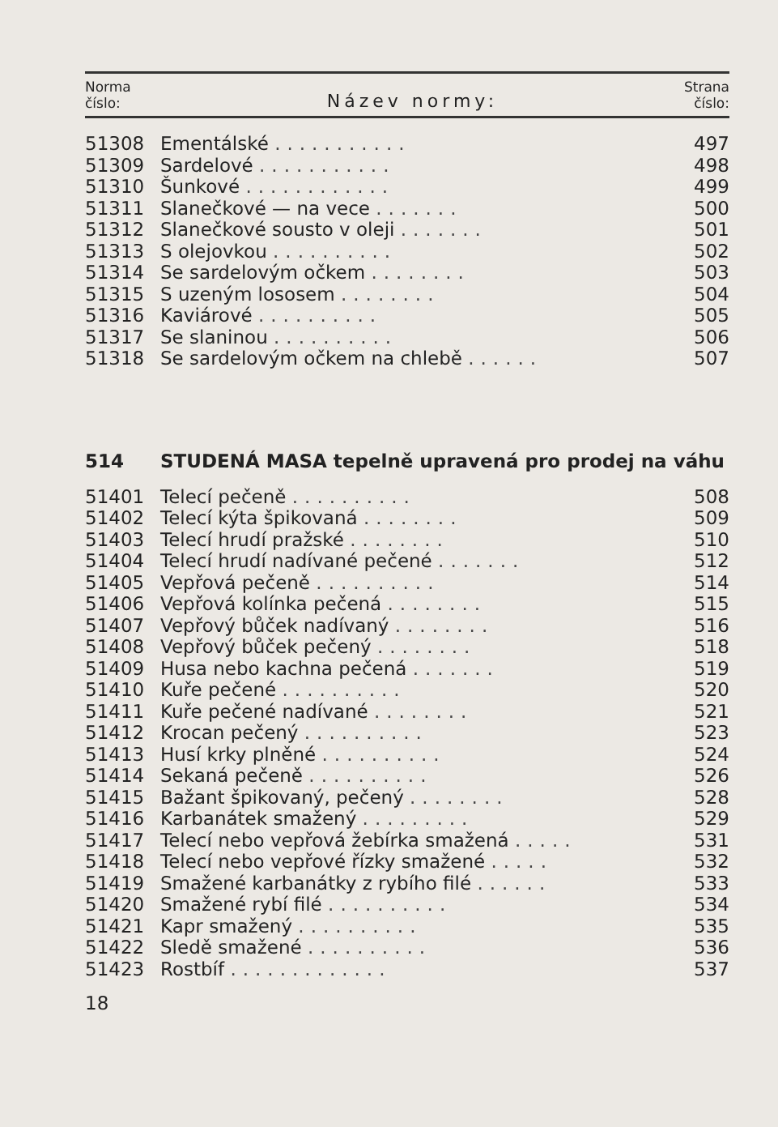| Norma číslo: | Název normy: | Strana číslo: |
| --- | --- | --- |
| 51308 | Ementálské ........... | 497 |
| 51309 | Sardelové ........... | 498 |
| 51310 | Šunkové ............ | 499 |
| 51311 | Slanečkové — na vece ....... | 500 |
| 51312 | Slanečkové sousto v oleji ....... | 501 |
| 51313 | S olejovkou .......... | 502 |
| 51314 | Se sardelovým očkem ........ | 503 |
| 51315 | S uzeným lososem ........ | 504 |
| 51316 | Kaviárové .......... | 505 |
| 51317 | Se slaninou .......... | 506 |
| 51318 | Se sardelovým očkem na chlebě ...... | 507 |
514 STUDENÁ MASA tepelně upravená pro prodej na váhu
| 51401 | Telecí pečeně .......... | 508 |
| 51402 | Telecí kýta špikovaná ........ | 509 |
| 51403 | Telecí hrudí pražské ........ | 510 |
| 51404 | Telecí hrudí nadívané pečené ....... | 512 |
| 51405 | Vepřová pečeně .......... | 514 |
| 51406 | Vepřová kolínka pečená ........ | 515 |
| 51407 | Vepřový bůček nadívaný ........ | 516 |
| 51408 | Vepřový bůček pečený ........ | 518 |
| 51409 | Husa nebo kachna pečená ....... | 519 |
| 51410 | Kuře pečené .......... | 520 |
| 51411 | Kuře pečené nadívané ........ | 521 |
| 51412 | Krocan pečený .......... | 523 |
| 51413 | Husí krky plněné .......... | 524 |
| 51414 | Sekaná pečeně .......... | 526 |
| 51415 | Bažant špikovaný, pečený ........ | 528 |
| 51416 | Karbanátek smažený ......... | 529 |
| 51417 | Telecí nebo vepřová žebírka smažená ..... | 531 |
| 51418 | Telecí nebo vepřové řízky smažené ..... | 532 |
| 51419 | Smažené karbanátky z rybího filé ...... | 533 |
| 51420 | Smažené rybí filé .......... | 534 |
| 51421 | Kapr smažený .......... | 535 |
| 51422 | Sledě smažené .......... | 536 |
| 51423 | Rostbíf ............. | 537 |
18